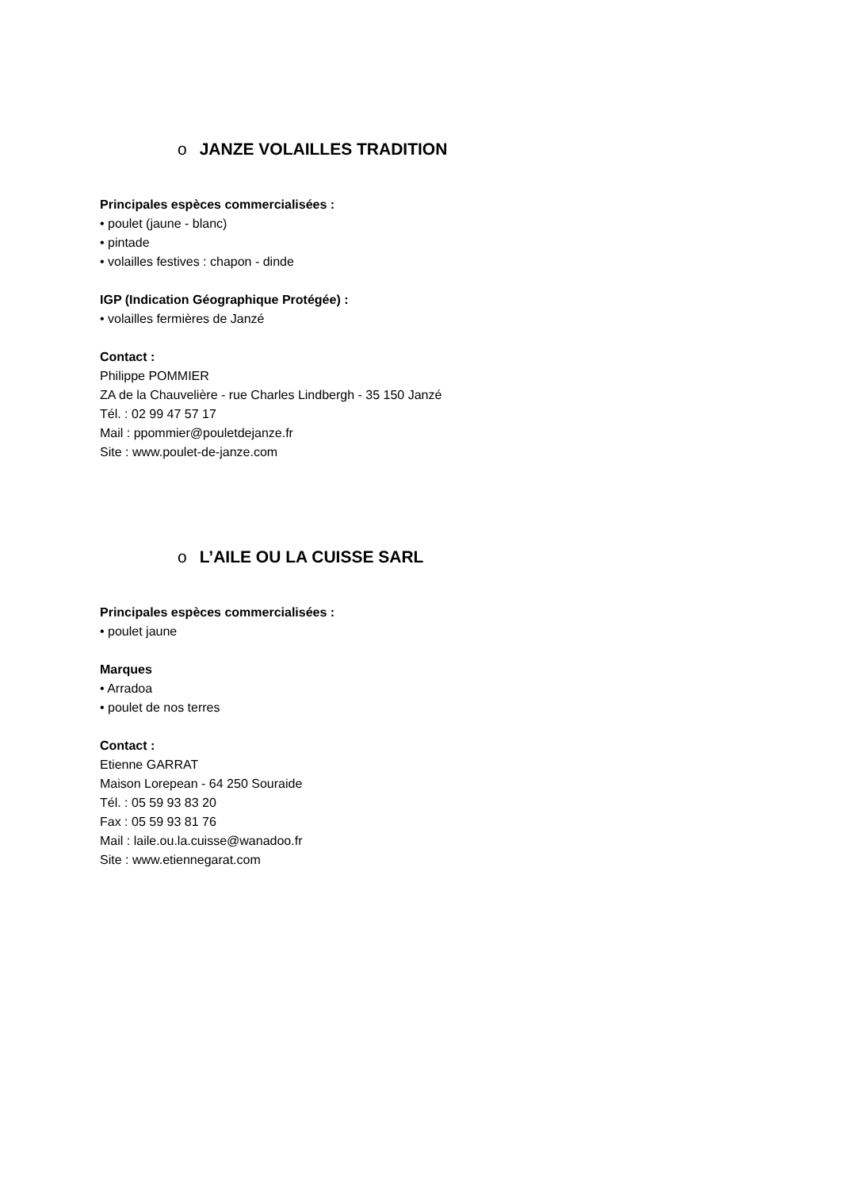o JANZE VOLAILLES TRADITION
Principales espèces commercialisées :
• poulet (jaune - blanc)
• pintade
• volailles festives : chapon - dinde
IGP (Indication Géographique Protégée) :
• volailles fermières de Janzé
Contact :
Philippe POMMIER
ZA de la Chauvelière - rue Charles Lindbergh - 35 150 Janzé
Tél. : 02 99 47 57 17
Mail : ppommier@pouletdejanze.fr
Site : www.poulet-de-janze.com
o L’AILE OU LA CUISSE SARL
Principales espèces commercialisées :
• poulet jaune
Marques
• Arradoa
• poulet de nos terres
Contact :
Etienne GARRAT
Maison Lorepean - 64 250 Souraide
Tél. : 05 59 93 83 20
Fax : 05 59 93 81 76
Mail : laile.ou.la.cuisse@wanadoo.fr
Site : www.etiennegarat.com